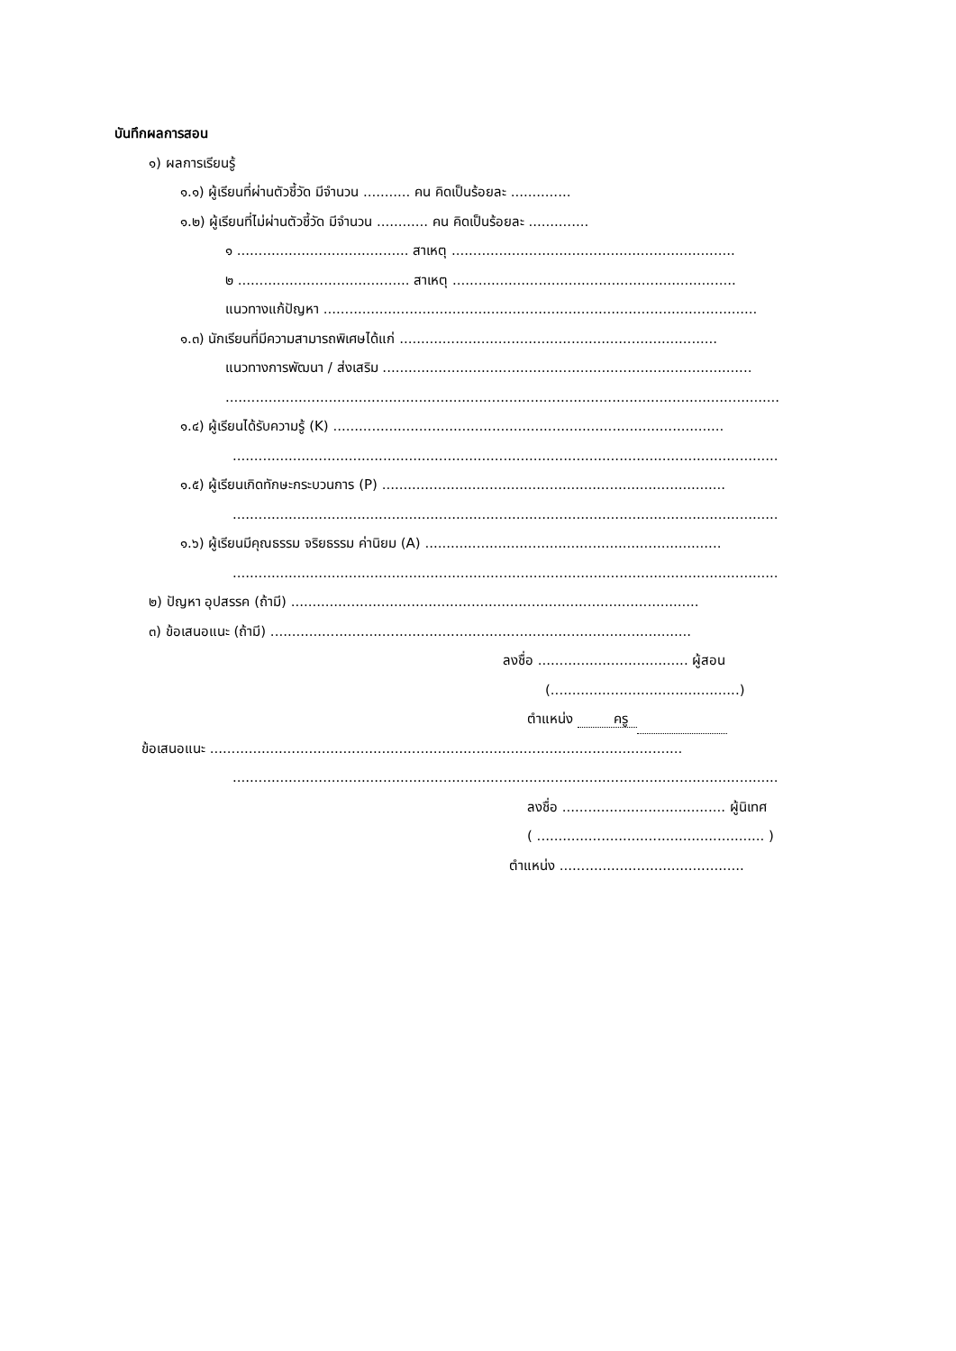บันทึกผลการสอน
๑) ผลการเรียนรู้
๑.๑) ผู้เรียนที่ผ่านตัวชี้วัด มีจำนวน ........... คน คิดเป็นร้อยละ ..............
๑.๒) ผู้เรียนที่ไม่ผ่านตัวชี้วัด มีจำนวน ............ คน คิดเป็นร้อยละ ..............
๑ ........................................ สาเหตุ ..................................................................
๒ ........................................ สาเหตุ ..................................................................
แนวทางแก้ปัญหา .....................................................................................................
๑.๓) นักเรียนที่มีความสามารถพิเศษได้แก่ ..........................................................................
แนวทางการพัฒนา / ส่งเสริม ......................................................................................
.................................................................................................................................
๑.๔) ผู้เรียนได้รับความรู้ (K) ...........................................................................................
...............................................................................................................................
๑.๕) ผู้เรียนเกิดทักษะกระบวนการ (P) ................................................................................
...............................................................................................................................
๑.๖) ผู้เรียนมีคุณธรรม จริยธรรม ค่านิยม (A) .....................................................................
...............................................................................................................................
๒) ปัญหา อุปสรรค (ถ้ามี) ...............................................................................................
๓) ข้อเสนอแนะ (ถ้ามี) ..................................................................................................
ลงชื่อ ................................... ผู้สอน
(............................................)
ตำแหน่ง ครู
ข้อเสนอแนะ ..............................................................................................................
...............................................................................................................................
ลงชื่อ ...................................... ผู้นิเทศ
( ..................................................... )
ตำแหน่ง ...........................................